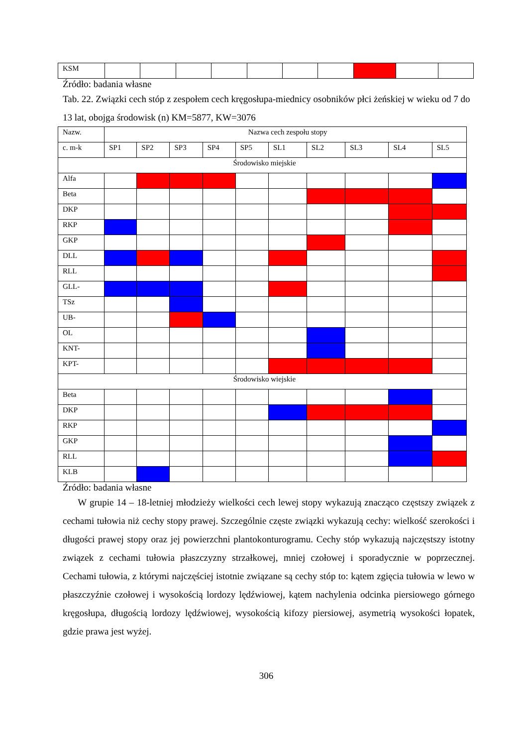| KSM | | | | | | | | | | |
Źródło: badania własne
Tab. 22. Związki cech stóp z zespołem cech kręgosłupa-miednicy osobników płci żeńskiej w wieku od 7 do 13 lat, obojga środowisk (n) KM=5877, KW=3076
| Nazw. | Nazwa cech zespołu stopy | | | | | | | | | |
| --- | --- | --- | --- | --- | --- | --- | --- | --- | --- | --- |
| c. m-k | SP1 | SP2 | SP3 | SP4 | SP5 | SL1 | SL2 | SL3 | SL4 | SL5 |
| Środowisko miejskie | | | | | | | | | | |
| Alfa | | | | | | | | | | |
| Beta | | | | | | | | | | |
| DKP | | | | | | | | | | |
| RKP | | | | | | | | | | |
| GKP | | | | | | | | | | |
| DLL | | | | | | | | | | |
| RLL | | | | | | | | | | |
| GLL- | | | | | | | | | | |
| TSz | | | | | | | | | | |
| UB- | | | | | | | | | | |
| OL | | | | | | | | | | |
| KNT- | | | | | | | | | | |
| KPT- | | | | | | | | | | |
| Środowisko wiejskie | | | | | | | | | | |
| Beta | | | | | | | | | | |
| DKP | | | | | | | | | | |
| RKP | | | | | | | | | | |
| GKP | | | | | | | | | | |
| RLL | | | | | | | | | | |
| KLB | | | | | | | | | | |
Źródło: badania własne
W grupie 14 – 18-letniej młodzieży wielkości cech lewej stopy wykazują znacząco częstszy związek z cechami tułowia niż cechy stopy prawej. Szczególnie częste związki wykazują cechy: wielkość szerokości i długości prawej stopy oraz jej powierzchni plantokonturogramu. Cechy stóp wykazują najczęstszy istotny związek z cechami tułowia płaszczyzny strzałkowej, mniej czołowej i sporadycznie w poprzecznej. Cechami tułowia, z którymi najczęściej istotnie związane są cechy stóp to: kątem zgięcia tułowia w lewo w płaszczyźnie czołowej i wysokością lordozy lędźwiowej, kątem nachylenia odcinka piersiowego górnego kręgosłupa, długością lordozy lędźwiowej, wysokością kifozy piersiowej, asymetrią wysokości łopatek, gdzie prawa jest wyżej.
306